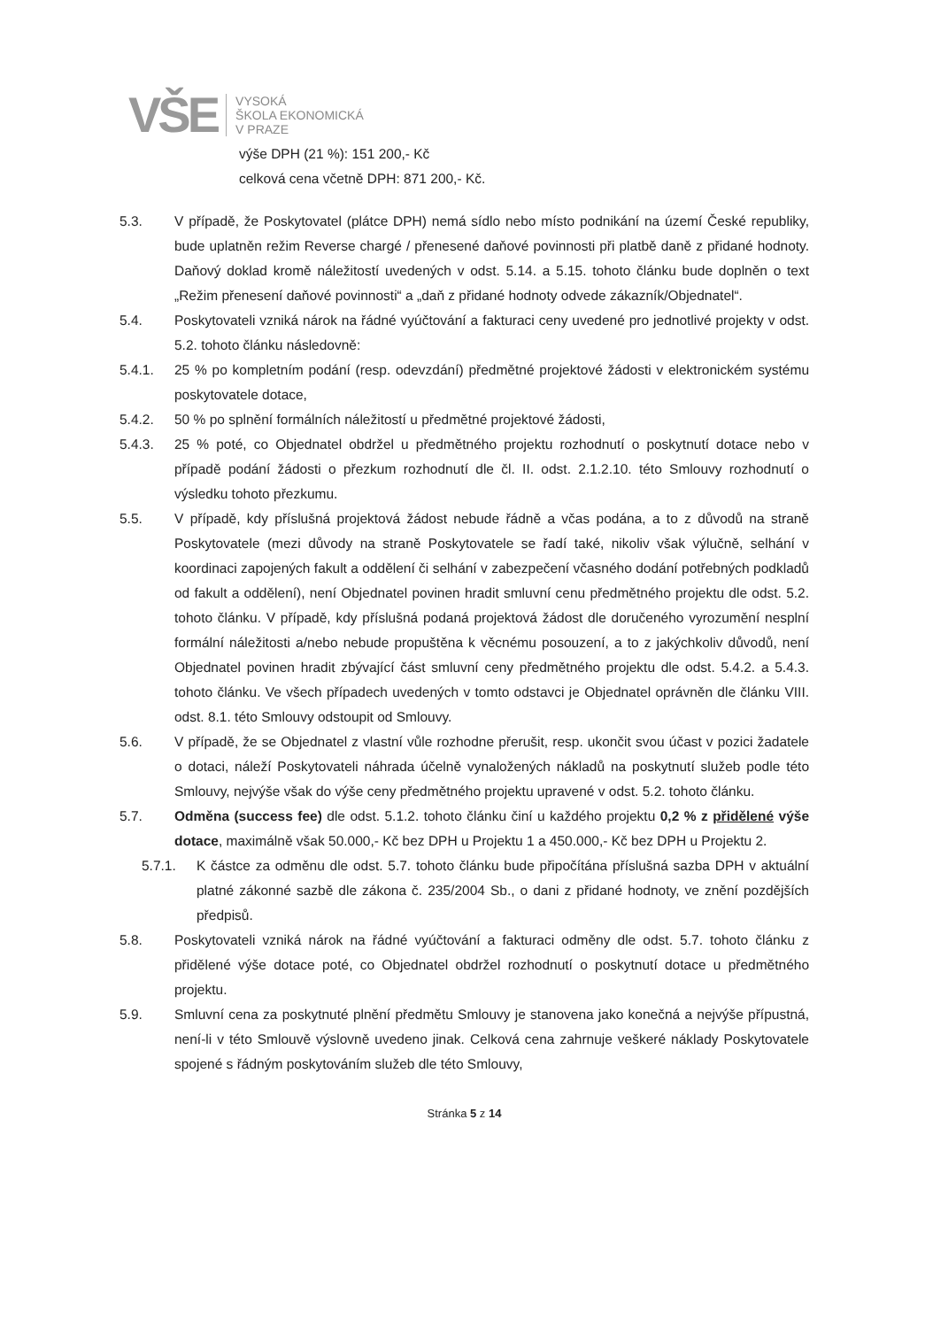VŠE
VYSOKÁ
ŠKOLA EKONOMICKÁ
V PRAZE
výše DPH (21 %): 151 200,- Kč
celková cena včetně DPH: 871 200,- Kč.
5.3. V případě, že Poskytovatel (plátce DPH) nemá sídlo nebo místo podnikání na území České republiky, bude uplatněn režim Reverse chargé / přenesené daňové povinnosti při platbě daně z přidané hodnoty. Daňový doklad kromě náležitostí uvedených v odst. 5.14. a 5.15. tohoto článku bude doplněn o text „Režim přenesení daňové povinnosti“ a „daň z přidané hodnoty odvede zákazník/Objednatel“.
5.4. Poskytovateli vzniká nárok na řádné vyúčtování a fakturaci ceny uvedené pro jednotlivé projekty v odst. 5.2. tohoto článku následovně:
5.4.1. 25 % po kompletním podání (resp. odevzdání) předmětné projektové žádosti v elektronickém systému poskytovatele dotace,
5.4.2. 50 % po splnění formálních náležitostí u předmětné projektové žádosti,
5.4.3. 25 % poté, co Objednatel obdržel u předmětného projektu rozhodnutí o poskytnutí dotace nebo v případě podání žádosti o přezkum rozhodnutí dle čl. II. odst. 2.1.2.10. této Smlouvy rozhodnutí o výsledku tohoto přezkumu.
5.5. V případě, kdy příslušná projektová žádost nebude řádně a včas podána, a to z důvodů na straně Poskytovatele (mezi důvody na straně Poskytovatele se řadí také, nikoliv však výlučně, selhání v koordinaci zapojených fakult a oddělení či selhání v zabezpečení včasného dodání potřebných podkladů od fakult a oddělení), není Objednatel povinen hradit smluvní cenu předmětného projektu dle odst. 5.2. tohoto článku. V případě, kdy příslušná podaná projektová žádost dle doručeného vyrozumění nesplní formální náležitosti a/nebo nebude propuštěna k věcnému posouzení, a to z jakýchkoliv důvodů, není Objednatel povinen hradit zbývající část smluvní ceny předmětného projektu dle odst. 5.4.2. a 5.4.3. tohoto článku. Ve všech případech uvedených v tomto odstavci je Objednatel oprávněn dle článku VIII. odst. 8.1. této Smlouvy odstoupit od Smlouvy.
5.6. V případě, že se Objednatel z vlastní vůle rozhodne přerušit, resp. ukončit svou účast v pozici žadatele o dotaci, náleží Poskytovateli náhrada účelně vynaložených nákladů na poskytnutí služeb podle této Smlouvy, nejvýše však do výše ceny předmětného projektu upravené v odst. 5.2. tohoto článku.
5.7. Odměna (success fee) dle odst. 5.1.2. tohoto článku činí u každého projektu 0,2 % z přidělené výše dotace, maximálně však 50.000,- Kč bez DPH u Projektu 1 a 450.000,- Kč bez DPH u Projektu 2.
5.7.1. K částce za odměnu dle odst. 5.7. tohoto článku bude připočítána příslušná sazba DPH v aktuální platné zákonné sazbě dle zákona č. 235/2004 Sb., o dani z přidané hodnoty, ve znění pozdějších předpisů.
5.8. Poskytovateli vzniká nárok na řádné vyúčtování a fakturaci odměny dle odst. 5.7. tohoto článku z přidělené výše dotace poté, co Objednatel obdržel rozhodnutí o poskytnutí dotace u předmětného projektu.
5.9. Smluvní cena za poskytnuté plnění předmětu Smlouvy je stanovena jako konečná a nejvýše přípustná, není-li v této Smlouvě výslovně uvedeno jinak. Celková cena zahrnuje veškeré náklady Poskytovatele spojené s řádným poskytováním služeb dle této Smlouvy,
Stránka 5 z 14